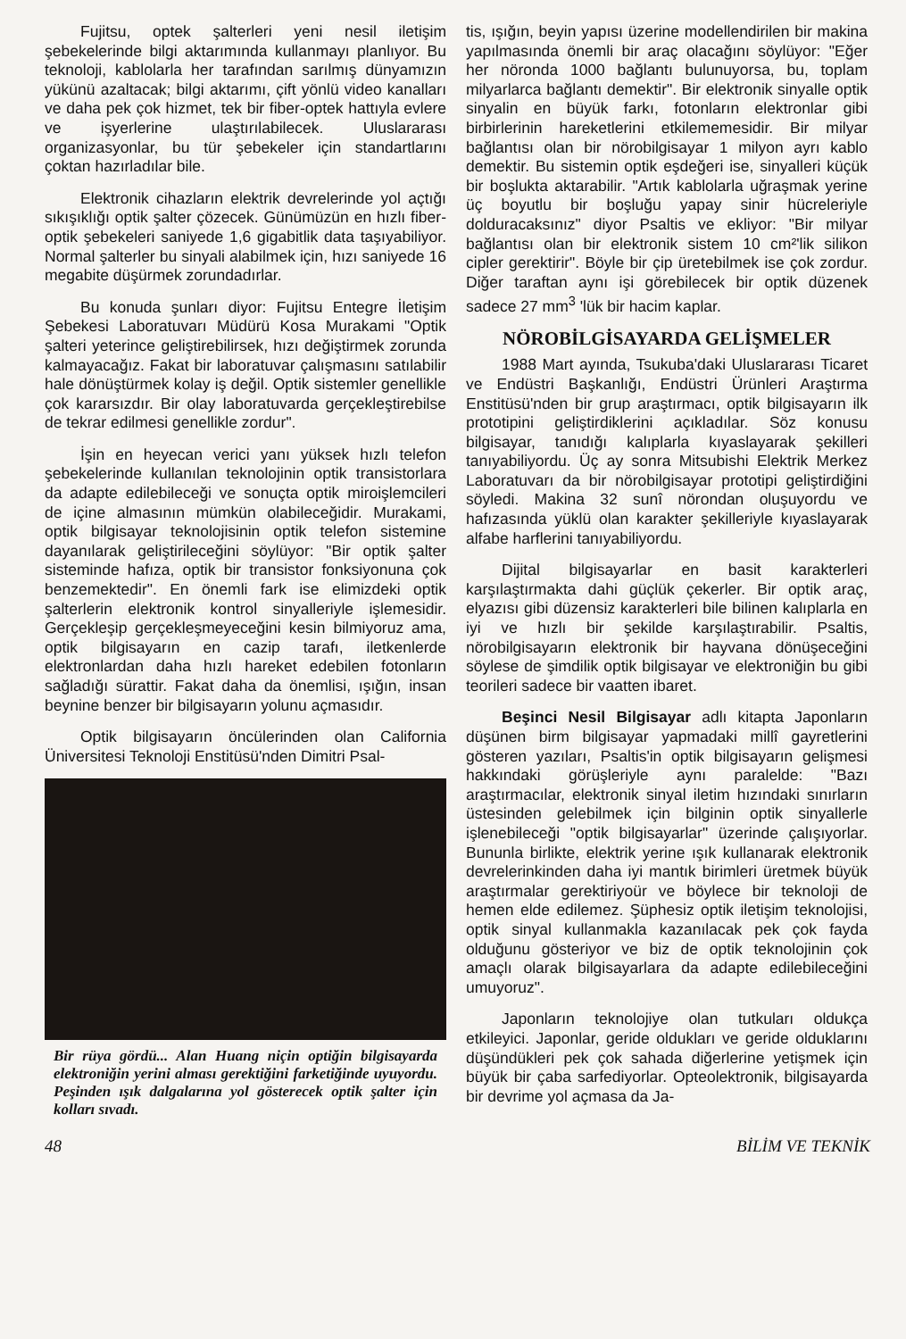Fujitsu, optek şalterleri yeni nesil iletişim şebekelerinde bilgi aktarımında kullanmayı planlıyor. Bu teknoloji, kablolarla her tarafından sarılmış dünyamızın yükünü azaltacak; bilgi aktarımı, çift yönlü video kanalları ve daha pek çok hizmet, tek bir fiber-optek hattıyla evlere ve işyerlerine ulaştırılabilecek. Uluslararası organizasyonlar, bu tür şebekeler için standartlarını çoktan hazırladılar bile.
Elektronik cihazların elektrik devrelerinde yol açtığı sıkışıklığı optik şalter çözecek. Günümüzün en hızlı fiber-optik şebekeleri saniyede 1,6 gigabitlik data taşıyabiliyor. Normal şalterler bu sinyali alabilmek için, hızı saniyede 16 megabite düşürmek zorundadırlar.
Bu konuda şunları diyor: Fujitsu Entegre İletişim Şebekesi Laboratuvarı Müdürü Kosa Murakami "Optik şalteri yeterince geliştirebilirsek, hızı değiştirmek zorunda kalmayacağız. Fakat bir laboratuvar çalışmasını satılabilir hale dönüştürmek kolay iş değil. Optik sistemler genellikle çok kararsızdır. Bir olay laboratuvarda gerçekleştirebilse de tekrar edilmesi genellikle zordur".
İşin en heyecan verici yanı yüksek hızlı telefon şebekelerinde kullanılan teknolojinin optik transistorlara da adapte edilebileceği ve sonuçta optik miroişlemcileri de içine almasının mümkün olabileceğidir. Murakami, optik bilgisayar teknolojisinin optik telefon sistemine dayanılarak geliştirileceğini söylüyor: "Bir optik şalter sisteminde hafıza, optik bir transistor fonksiyonuna çok benzemektedir". En önemli fark ise elimizdeki optik şalterlerin elektronik kontrol sinyalleriyle işlemesidir. Gerçekleşip gerçekleşmeyeceğini kesin bilmiyoruz ama, optik bilgisayarın en cazip tarafı, iletkenlerde elektronlardan daha hızlı hareket edebilen fotonların sağladığı sürattir. Fakat daha da önemlisi, ışığın, insan beynine benzer bir bilgisayarın yolunu açmasıdır.
Optik bilgisayarın öncülerinden olan California Üniversitesi Teknoloji Enstitüsü'nden Dimitri Psal-
Bir rüya gördü... Alan Huang niçin optiğin bilgisayarda elektroniğin yerini alması gerektiğini farketiğinde uyuyordu. Peşinden ışık dalgalarına yol gösterecek optik şalter için kolları sıvadı.
tis, ışığın, beyin yapısı üzerine modellendirilen bir makina yapılmasında önemli bir araç olacağını söylüyor: "Eğer her nöronda 1000 bağlantı bulunuyorsa, bu, toplam milyarlarca bağlantı demektir". Bir elektronik sinyalle optik sinyalin en büyük farkı, fotonların elektronlar gibi birbirlerinin hareketlerini etkilememesidir. Bir milyar bağlantısı olan bir nörobilgisayar 1 milyon ayrı kablo demektir. Bu sistemin optik eşdeğeri ise, sinyalleri küçük bir boşlukta aktarabilir. "Artık kablolarla uğraşmak yerine üç boyutlu bir boşluğu yapay sinir hücreleriyle dolduracaksınız" diyor Psaltis ve ekliyor: "Bir milyar bağlantısı olan bir elektronik sistem 10 cm²'lik silikon cipler gerektirir". Böyle bir çip üretebilmek ise çok zordur. Diğer taraftan aynı işi görebilecek bir optik düzenek sadece 27 mm<sup>3</sup> 'lük bir hacim kaplar.
NÖROBİLGİSAYARDA GELİŞMELER
1988 Mart ayında, Tsukuba'daki Uluslararası Ticaret ve Endüstri Başkanlığı, Endüstri Ürünleri Araştırma Enstitüsü'nden bir grup araştırmacı, optik bilgisayarın ilk prototipini geliştirdiklerini açıkladılar. Söz konusu bilgisayar, tanıdığı kalıplarla kıyaslayarak şekilleri tanıyabiliyordu. Üç ay sonra Mitsubishi Elektrik Merkez Laboratuvarı da bir nörobilgisayar prototipi geliştirdiğini söyledi. Makina 32 sunî nörondan oluşuyordu ve hafızasında yüklü olan karakter şekilleriyle kıyaslayarak alfabe harflerini tanıyabiliyordu.
Dijital bilgisayarlar en basit karakterleri karşılaştırmakta dahi güçlük çekerler. Bir optik araç, elyazısı gibi düzensiz karakterleri bile bilinen kalıplarla en iyi ve hızlı bir şekilde karşılaştırabilir. Psaltis, nörobilgisayarın elektronik bir hayvana dönüşeceğini söylese de şimdilik optik bilgisayar ve elektroniğin bu gibi teorileri sadece bir vaatten ibaret.
Beşinci Nesil Bilgisayar adlı kitapta Japonların düşünen birm bilgisayar yapmadaki millî gayretlerini gösteren yazıları, Psaltis'in optik bilgisayarın gelişmesi hakkındaki görüşleriyle aynı paralelde: "Bazı araştırmacılar, elektronik sinyal iletim hızındaki sınırların üstesinden gelebilmek için bilginin optik sinyallerle işlenebileceği "optik bilgisayarlar" üzerinde çalışıyorlar. Bununla birlikte, elektrik yerine ışık kullanarak elektronik devrelerinkinden daha iyi mantık birimleri üretmek büyük araştırmalar gerektiriyoür ve böylece bir teknoloji de hemen elde edilemez. Şüphesiz optik iletişim teknolojisi, optik sinyal kullanmakla kazanılacak pek çok fayda olduğunu gösteriyor ve biz de optik teknolojinin çok amaçlı olarak bilgisayarlara da adapte edilebileceğini umuyoruz".
Japonların teknolojiye olan tutkuları oldukça etkileyici. Japonlar, geride oldukları ve geride olduklarını düşündükleri pek çok sahada diğerlerine yetişmek için büyük bir çaba sarfediyorlar. Opteolektronik, bilgisayarda bir devrime yol açmasa da Ja-
48 BİLİM VE TEKNİK